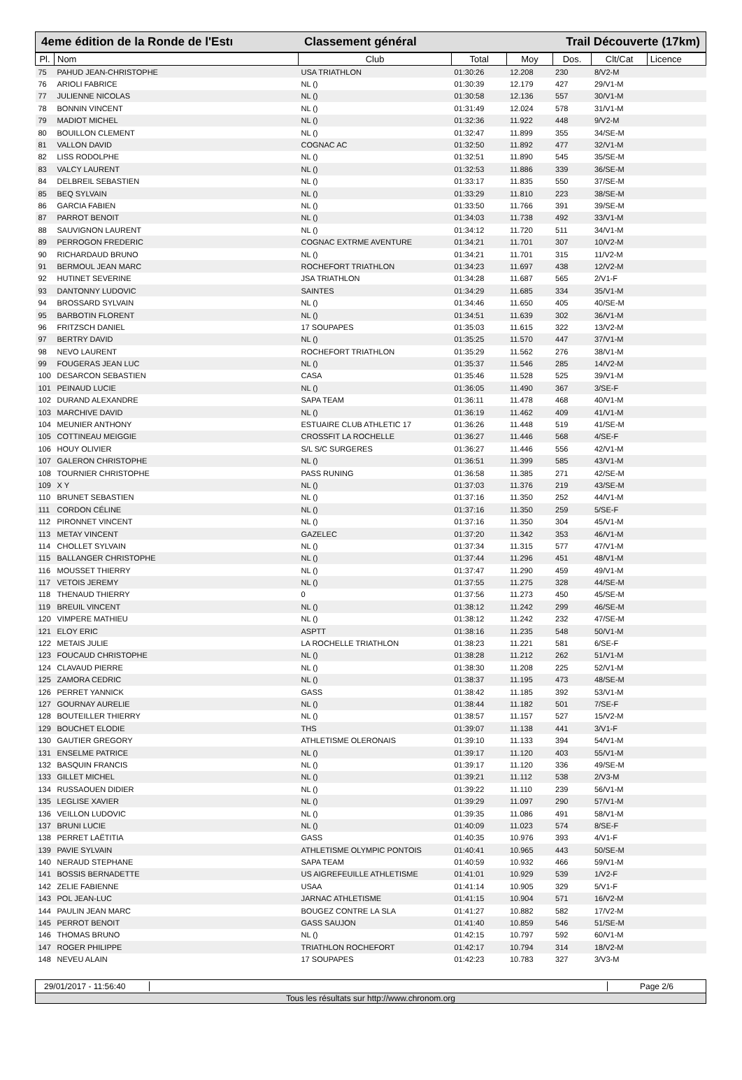4eme édition de la Ronde de l'Estı Classement général Trail Découverte (17km)
| Pl. | Nom | Club | Total | Moy | Dos. | Clt/Cat | Licence |
| --- | --- | --- | --- | --- | --- | --- | --- |
| 75 | PAHUD JEAN-CHRISTOPHE | USA TRIATHLON | 01:30:26 | 12.208 | 230 | 8/V2-M | |
| 76 | ARIOLI FABRICE | NL () | 01:30:39 | 12.179 | 427 | 29/V1-M | |
| 77 | JULIENNE NICOLAS | NL () | 01:30:58 | 12.136 | 557 | 30/V1-M | |
| 78 | BONNIN VINCENT | NL () | 01:31:49 | 12.024 | 578 | 31/V1-M | |
| 79 | MADIOT MICHEL | NL () | 01:32:36 | 11.922 | 448 | 9/V2-M | |
| 80 | BOUILLON CLEMENT | NL () | 01:32:47 | 11.899 | 355 | 34/SE-M | |
| 81 | VALLON DAVID | COGNAC AC | 01:32:50 | 11.892 | 477 | 32/V1-M | |
| 82 | LISS RODOLPHE | NL () | 01:32:51 | 11.890 | 545 | 35/SE-M | |
| 83 | VALCY LAURENT | NL () | 01:32:53 | 11.886 | 339 | 36/SE-M | |
| 84 | DELBREIL SEBASTIEN | NL () | 01:33:17 | 11.835 | 550 | 37/SE-M | |
| 85 | BEQ SYLVAIN | NL () | 01:33:29 | 11.810 | 223 | 38/SE-M | |
| 86 | GARCIA FABIEN | NL () | 01:33:50 | 11.766 | 391 | 39/SE-M | |
| 87 | PARROT BENOIT | NL () | 01:34:03 | 11.738 | 492 | 33/V1-M | |
| 88 | SAUVIGNON LAURENT | NL () | 01:34:12 | 11.720 | 511 | 34/V1-M | |
| 89 | PERROGON FREDERIC | COGNAC EXTRME AVENTURE | 01:34:21 | 11.701 | 307 | 10/V2-M | |
| 90 | RICHARDAUD BRUNO | NL () | 01:34:21 | 11.701 | 315 | 11/V2-M | |
| 91 | BERMOUL JEAN MARC | ROCHEFORT TRIATHLON | 01:34:23 | 11.697 | 438 | 12/V2-M | |
| 92 | HUTINET SEVERINE | JSA TRIATHLON | 01:34:28 | 11.687 | 565 | 2/V1-F | |
| 93 | DANTONNY LUDOVIC | SAINTES | 01:34:29 | 11.685 | 334 | 35/V1-M | |
| 94 | BROSSARD SYLVAIN | NL () | 01:34:46 | 11.650 | 405 | 40/SE-M | |
| 95 | BARBOTIN FLORENT | NL () | 01:34:51 | 11.639 | 302 | 36/V1-M | |
| 96 | FRITZSCH DANIEL | 17 SOUPAPES | 01:35:03 | 11.615 | 322 | 13/V2-M | |
| 97 | BERTRY DAVID | NL () | 01:35:25 | 11.570 | 447 | 37/V1-M | |
| 98 | NEVO LAURENT | ROCHEFORT TRIATHLON | 01:35:29 | 11.562 | 276 | 38/V1-M | |
| 99 | FOUGERAS JEAN LUC | NL () | 01:35:37 | 11.546 | 285 | 14/V2-M | |
| 100 | DESARCON SEBASTIEN | CASA | 01:35:46 | 11.528 | 525 | 39/V1-M | |
| 101 | PEINAUD LUCIE | NL () | 01:36:05 | 11.490 | 367 | 3/SE-F | |
| 102 | DURAND ALEXANDRE | SAPA TEAM | 01:36:11 | 11.478 | 468 | 40/V1-M | |
| 103 | MARCHIVE DAVID | NL () | 01:36:19 | 11.462 | 409 | 41/V1-M | |
| 104 | MEUNIER ANTHONY | ESTUAIRE CLUB ATHLETIC 17 | 01:36:26 | 11.448 | 519 | 41/SE-M | |
| 105 | COTTINEAU MEIGGIE | CROSSFIT LA ROCHELLE | 01:36:27 | 11.446 | 568 | 4/SE-F | |
| 106 | HOUY OLIVIER | S/L S/C SURGERES | 01:36:27 | 11.446 | 556 | 42/V1-M | |
| 107 | GALERON CHRISTOPHE | NL () | 01:36:51 | 11.399 | 585 | 43/V1-M | |
| 108 | TOURNIER CHRISTOPHE | PASS RUNING | 01:36:58 | 11.385 | 271 | 42/SE-M | |
| 109 | X Y | NL () | 01:37:03 | 11.376 | 219 | 43/SE-M | |
| 110 | BRUNET SEBASTIEN | NL () | 01:37:16 | 11.350 | 252 | 44/V1-M | |
| 111 | CORDON CÉLINE | NL () | 01:37:16 | 11.350 | 259 | 5/SE-F | |
| 112 | PIRONNET VINCENT | NL () | 01:37:16 | 11.350 | 304 | 45/V1-M | |
| 113 | METAY VINCENT | GAZELEC | 01:37:20 | 11.342 | 353 | 46/V1-M | |
| 114 | CHOLLET SYLVAIN | NL () | 01:37:34 | 11.315 | 577 | 47/V1-M | |
| 115 | BALLANGER CHRISTOPHE | NL () | 01:37:44 | 11.296 | 451 | 48/V1-M | |
| 116 | MOUSSET THIERRY | NL () | 01:37:47 | 11.290 | 459 | 49/V1-M | |
| 117 | VETOIS JEREMY | NL () | 01:37:55 | 11.275 | 328 | 44/SE-M | |
| 118 | THENAUD THIERRY | 0 | 01:37:56 | 11.273 | 450 | 45/SE-M | |
| 119 | BREUIL VINCENT | NL () | 01:38:12 | 11.242 | 299 | 46/SE-M | |
| 120 | VIMPERE MATHIEU | NL () | 01:38:12 | 11.242 | 232 | 47/SE-M | |
| 121 | ELOY ERIC | ASPTT | 01:38:16 | 11.235 | 548 | 50/V1-M | |
| 122 | METAIS JULIE | LA ROCHELLE TRIATHLON | 01:38:23 | 11.221 | 581 | 6/SE-F | |
| 123 | FOUCAUD CHRISTOPHE | NL () | 01:38:28 | 11.212 | 262 | 51/V1-M | |
| 124 | CLAVAUD PIERRE | NL () | 01:38:30 | 11.208 | 225 | 52/V1-M | |
| 125 | ZAMORA CEDRIC | NL () | 01:38:37 | 11.195 | 473 | 48/SE-M | |
| 126 | PERRET YANNICK | GASS | 01:38:42 | 11.185 | 392 | 53/V1-M | |
| 127 | GOURNAY AURELIE | NL () | 01:38:44 | 11.182 | 501 | 7/SE-F | |
| 128 | BOUTEILLER THIERRY | NL () | 01:38:57 | 11.157 | 527 | 15/V2-M | |
| 129 | BOUCHET ELODIE | THS | 01:39:07 | 11.138 | 441 | 3/V1-F | |
| 130 | GAUTIER GREGORY | ATHLETISME OLERONAIS | 01:39:10 | 11.133 | 394 | 54/V1-M | |
| 131 | ENSELME PATRICE | NL () | 01:39:17 | 11.120 | 403 | 55/V1-M | |
| 132 | BASQUIN FRANCIS | NL () | 01:39:17 | 11.120 | 336 | 49/SE-M | |
| 133 | GILLET MICHEL | NL () | 01:39:21 | 11.112 | 538 | 2/V3-M | |
| 134 | RUSSAOUEN DIDIER | NL () | 01:39:22 | 11.110 | 239 | 56/V1-M | |
| 135 | LEGLISE XAVIER | NL () | 01:39:29 | 11.097 | 290 | 57/V1-M | |
| 136 | VEILLON LUDOVIC | NL () | 01:39:35 | 11.086 | 491 | 58/V1-M | |
| 137 | BRUNI LUCIE | NL () | 01:40:09 | 11.023 | 574 | 8/SE-F | |
| 138 | PERRET LAËTITIA | GASS | 01:40:35 | 10.976 | 393 | 4/V1-F | |
| 139 | PAVIE SYLVAIN | ATHLETISME OLYMPIC PONTOIS | 01:40:41 | 10.965 | 443 | 50/SE-M | |
| 140 | NERAUD STEPHANE | SAPA TEAM | 01:40:59 | 10.932 | 466 | 59/V1-M | |
| 141 | BOSSIS BERNADETTE | US AIGREFEUILLE ATHLETISME | 01:41:01 | 10.929 | 539 | 1/V2-F | |
| 142 | ZELIE FABIENNE | USAA | 01:41:14 | 10.905 | 329 | 5/V1-F | |
| 143 | POL JEAN-LUC | JARNAC ATHLETISME | 01:41:15 | 10.904 | 571 | 16/V2-M | |
| 144 | PAULIN JEAN MARC | BOUGEZ CONTRE LA SLA | 01:41:27 | 10.882 | 582 | 17/V2-M | |
| 145 | PERROT BENOIT | GASS SAUJON | 01:41:40 | 10.859 | 546 | 51/SE-M | |
| 146 | THOMAS BRUNO | NL () | 01:42:15 | 10.797 | 592 | 60/V1-M | |
| 147 | ROGER PHILIPPE | TRIATHLON ROCHEFORT | 01:42:17 | 10.794 | 314 | 18/V2-M | |
| 148 | NEVEU ALAIN | 17 SOUPAPES | 01:42:23 | 10.783 | 327 | 3/V3-M | |
29/01/2017 - 11:56:40
Page 2/6
Tous les résultats sur http://www.chronom.org